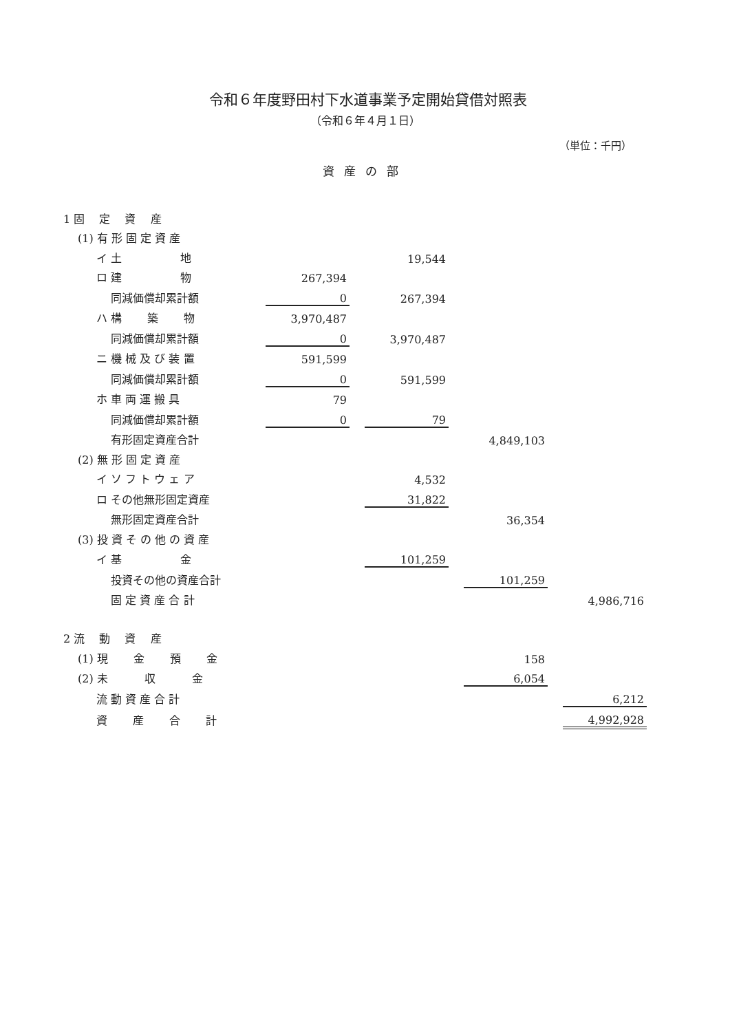令和６年度野田村下水道事業予定開始貸借対照表
（令和６年４月１日）
（単位：千円）
資産の部
| 1 固 定 資 産 | | | | | | | |
| (1) 有 形 固 定 資 産 | | | | | | | |
| イ 土 地 | | | 19,544 | | | | |
| ロ 建 物 | 267,394 | | | | | | |
| 同減価償却累計額 | 0 | | 267,394 | | | | |
| ハ 構 築 物 | 3,970,487 | | | | | | |
| 同減価償却累計額 | 0 | | 3,970,487 | | | | |
| ニ 機 械 及 び 装 置 | 591,599 | | | | | | |
| 同減価償却累計額 | 0 | | 591,599 | | | | |
| ホ 車 両 運 搬 具 | 79 | | | | | | |
| 同減価償却累計額 | 0 | | 79 | | | | |
| 有形固定資産合計 | | | | | 4,849,103 | | |
| (2) 無 形 固 定 資 産 | | | | | | | |
| イ ソ フ ト ウ ェ ア | | | 4,532 | | | | |
| ロ その他無形固定資産 | | | 31,822 | | | | |
| 無形固定資産合計 | | | | | 36,354 | | |
| (3) 投 資 そ の 他 の 資 産 | | | | | | | |
| イ 基 金 | | | 101,259 | | | | |
| 投資その他の資産合計 | | | | | 101,259 | | |
| 固 定 資 産 合 計 | | | | | | | 4,986,716 |
| 2 流 動 資 産 | | | | | | | |
| (1) 現 金 預 金 | | | | | 158 | | |
| (2) 未 収 金 | | | | | 6,054 | | |
| 流 動 資 産 合 計 | | | | | | | 6,212 |
| 資 産 合 計 | | | | | | | 4,992,928 |